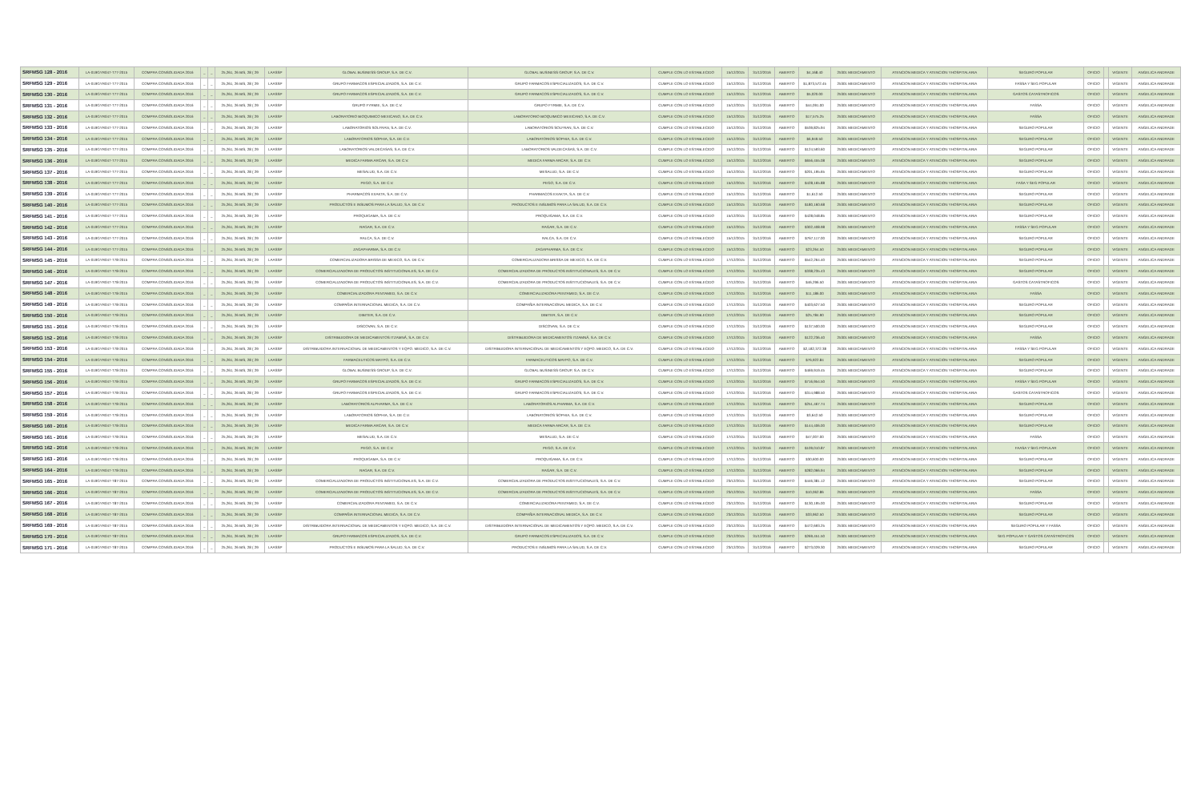| SRFMSG 128 - 2016 | LA-019GYR047-T77-2015 | COMPRA CONSOLIDADA 2016 | _ | _ | 25,261, 26 BIS, 28 ( 29 | LAASSP | GLOBAL BUSINESS GROUP, S.A. DE C.V. | GLOBAL BUSINESS GROUP, S.A. DE C.V. | CUMPLE CON LO ESTABLECIDO | 15/12/2015 | 31/12/2016 | ABIERTO | $4,168.40 | 25301 MEDICAMENTO | ATENCION MEDICA Y ATENCION YHOSPITALARIA | SEGURO POPULAR | OFICIO | | VIGENTE | ANGELICA ANDRADE |
| SRFMSG 129 - 2016 | LA-019GYR047-T77-2015 | COMPRA CONSOLIDADA 2016 | _ | _ | 25,261, 26 BIS, 28 ( 29 | LAASSP | GRUPO FARMACOS ESPECIALIZADOS, S.A. DE C.V. | GRUPO FARMACOS ESPECIALIZADOS, S.A. DE C.V. | CUMPLE CON LO ESTABLECIDO | 15/12/2015 | 31/12/2016 | ABIERTO | $1,873,572.45 | 25301 MEDICAMENTO | ATENCION MEDICA Y ATENCION YHOSPITALARIA | FASSA Y SEG POPULAR | OFICIO | | VIGENTE | ANGELICA ANDRADE |
| SRFMSG 130 - 2016 | LA-019GYR047-T77-2015 | COMPRA CONSOLIDADA 2016 | _ | _ | 25,261, 26 BIS, 28 ( 29 | LAASSP | GRUPO FARMACOS ESPECIALIZADOS, S.A. DE C.V. | GRUPO FARMACOS ESPECIALIZADOS, S.A. DE C.V. | CUMPLE CON LO ESTABLECIDO | 15/12/2015 | 31/12/2016 | ABIERTO | $5,020.00 | 25301 MEDICAMENTO | ATENCION MEDICA Y ATENCION YHOSPITALARIA | GASTOS CATASTROFICOS | OFICIO | | VIGENTE | ANGELICA ANDRADE |
| SRFMSG 131 - 2016 | LA-019GYR047-T77-2015 | COMPRA CONSOLIDADA 2016 | _ | _ | 25,261, 26 BIS, 28 ( 29 | LAASSP | GRUPO FYRMIE, S.A. DE C.V. | GRUPO FYRMIE, S.A. DE C.V. | CUMPLE CON LO ESTABLECIDO | 15/12/2015 | 31/12/2016 | ABIERTO | $44,091.00 | 25301 MEDICAMENTO | ATENCION MEDICA Y ATENCION YHOSPITALARIA | FASSA | OFICIO | | VIGENTE | ANGELICA ANDRADE |
| SRFMSG 132 - 2016 | LA-019GYR047-T77-2015 | COMPRA CONSOLIDADA 2016 | _ | _ | 25,261, 26 BIS, 28 ( 29 | LAASSP | LABORATORIO BIOQUIMICO MEXICANO, S.A. DE C.V. | LABORATORIO BIOQUIMICO MEXICANO, S.A. DE C.V. | CUMPLE CON LO ESTABLECIDO | 15/12/2015 | 31/12/2016 | ABIERTO | $17,575.25 | 25301 MEDICAMENTO | ATENCION MEDICA Y ATENCION YHOSPITALARIA | FASSA | OFICIO | | VIGENTE | ANGELICA ANDRADE |
| SRFMSG 133 - 2016 | LA-019GYR047-T77-2015 | COMPRA CONSOLIDADA 2016 | _ | _ | 25,261, 26 BIS, 28 ( 29 | LAASSP | LABORATORIOS SOLFRAN, S.A. DE C.V. | LABORATORIOS SOLFRAN, S.A. DE C.V. | CUMPLE CON LO ESTABLECIDO | 15/12/2015 | 31/12/2016 | ABIERTO | $539,825.94 | 25301 MEDICAMENTO | ATENCION MEDICA Y ATENCION YHOSPITALARIA | SEGURO POPULAR | OFICIO | | VIGENTE | ANGELICA ANDRADE |
| SRFMSG 134 - 2016 | LA-019GYR047-T77-2015 | COMPRA CONSOLIDADA 2016 | _ | _ | 25,261, 26 BIS, 28 ( 29 | LAASSP | LABORATORIOS SOPHIA, S.A. DE C.V. | LABORATORIOS SOPHIA, S.A. DE C.V. | CUMPLE CON LO ESTABLECIDO | 15/12/2015 | 31/12/2016 | ABIERTO | $6,949.50 | 25301 MEDICAMENTO | ATENCION MEDICA Y ATENCION YHOSPITALARIA | SEGURO POPULAR | OFICIO | | VIGENTE | ANGELICA ANDRADE |
| SRFMSG 135 - 2016 | LA-019GYR047-T77-2015 | COMPRA CONSOLIDADA 2016 | _ | _ | 25,261, 26 BIS, 28 ( 29 | LAASSP | LABORATORIOS VALDECASAS, S.A. DE C.V. | LABORATORIOS VALDECASAS, S.A. DE C.V. | CUMPLE CON LO ESTABLECIDO | 15/12/2015 | 31/12/2016 | ABIERTO | $124,593.60 | 25301 MEDICAMENTO | ATENCION MEDICA Y ATENCION YHOSPITALARIA | SEGURO POPULAR | OFICIO | | VIGENTE | ANGELICA ANDRADE |
| SRFMSG 136 - 2016 | LA-019GYR047-T77-2015 | COMPRA CONSOLIDADA 2016 | _ | _ | 25,261, 26 BIS, 28 ( 29 | LAASSP | MEDICA FARMA ARCAR, S.A. DE C.V. | MEDICA FARMA ARCAR, S.A. DE C.V. | CUMPLE CON LO ESTABLECIDO | 15/12/2015 | 31/12/2016 | ABIERTO | $656,455.08 | 25301 MEDICAMENTO | ATENCION MEDICA Y ATENCION YHOSPITALARIA | SEGURO POPULAR | OFICIO | | VIGENTE | ANGELICA ANDRADE |
| SRFMSG 137 - 2016 | LA-019GYR047-T77-2015 | COMPRA CONSOLIDADA 2016 | _ | _ | 25,261, 26 BIS, 28 ( 29 | LAASSP | MESALUD, S.A. DE C.V. | MESALUD, S.A. DE C.V. | CUMPLE CON LO ESTABLECIDO | 15/12/2015 | 31/12/2016 | ABIERTO | $201,195.65 | 25301 MEDICAMENTO | ATENCION MEDICA Y ATENCION YHOSPITALARIA | SEGURO POPULAR | OFICIO | | VIGENTE | ANGELICA ANDRADE |
| SRFMSG 138 - 2016 | LA-019GYR047-T77-2015 | COMPRA CONSOLIDADA 2016 | _ | _ | 25,261, 26 BIS, 28 ( 29 | LAASSP | PEGO, S.A. DE C.V. | PEGO, S.A. DE C.V. | CUMPLE CON LO ESTABLECIDO | 15/12/2015 | 31/12/2016 | ABIERTO | $428,165.88 | 25301 MEDICAMENTO | ATENCION MEDICA Y ATENCION YHOSPITALARIA | FASA Y SEG POPULAR | OFICIO | | VIGENTE | ANGELICA ANDRADE |
| SRFMSG 139 - 2016 | LA-019GYR047-T77-2015 | COMPRA CONSOLIDADA 2016 | _ | _ | 25,261, 26 BIS, 28 ( 29 | LAASSP | PHARMACOS EXAKTA, S.A. DE C.V. | PHARMACOS EXAKTA, S.A. DE C.V. | CUMPLE CON LO ESTABLECIDO | 15/12/2015 | 31/12/2016 | ABIERTO | $1,612.50 | 25301 MEDICAMENTO | ATENCION MEDICA Y ATENCION YHOSPITALARIA | SEGURO POPULAR | OFICIO | | VIGENTE | ANGELICA ANDRADE |
| SRFMSG 140 - 2016 | LA-019GYR047-T77-2015 | COMPRA CONSOLIDADA 2016 | _ | _ | 25,261, 26 BIS, 28 ( 29 | LAASSP | PRODUCTOS E INSUMOS PARA LA SALUD, S.A. DE C.V. | PRODUCTOS E INSUMOS PARA LA SALUD, S.A. DE C.V. | CUMPLE CON LO ESTABLECIDO | 15/12/2015 | 31/12/2016 | ABIERTO | $180,160.68 | 25301 MEDICAMENTO | ATENCION MEDICA Y ATENCION YHOSPITALARIA | SEGURO POPULAR | OFICIO | | VIGENTE | ANGELICA ANDRADE |
| SRFMSG 141 - 2016 | LA-019GYR047-T77-2015 | COMPRA CONSOLIDADA 2016 | _ | _ | 25,261, 26 BIS, 28 ( 29 | LAASSP | PROQUIGAMA, S.A. DE C.V. | PROQUIGAMA, S.A. DE C.V. | CUMPLE CON LO ESTABLECIDO | 15/12/2015 | 31/12/2016 | ABIERTO | $428,048.85 | 25301 MEDICAMENTO | ATENCION MEDICA Y ATENCION YHOSPITALARIA | SEGURO POPULAR | OFICIO | | VIGENTE | ANGELICA ANDRADE |
| SRFMSG 142 - 2016 | LA-019GYR047-T77-2015 | COMPRA CONSOLIDADA 2016 | _ | _ | 25,261, 26 BIS, 28 ( 29 | LAASSP | RAGAR, S.A. DE C.V. | RAGAR, S.A. DE C.V. | CUMPLE CON LO ESTABLECIDO | 15/12/2015 | 31/12/2016 | ABIERTO | $302,408.98 | 25301 MEDICAMENTO | ATENCION MEDICA Y ATENCION YHOSPITALARIA | FASSA Y SEG POPULAR | OFICIO | | VIGENTE | ANGELICA ANDRADE |
| SRFMSG 143 - 2016 | LA-019GYR047-T77-2015 | COMPRA CONSOLIDADA 2016 | _ | _ | 25,261, 26 BIS, 28 ( 29 | LAASSP | RALCA, S.A. DE C.V. | RALCA, S.A. DE C.V. | CUMPLE CON LO ESTABLECIDO | 15/12/2015 | 31/12/2016 | ABIERTO | $767,117.00 | 25301 MEDICAMENTO | ATENCION MEDICA Y ATENCION YHOSPITALARIA | SEGURO POPULAR | OFICIO | | VIGENTE | ANGELICA ANDRADE |
| SRFMSG 144 - 2016 | LA-019GYR047-T77-2015 | COMPRA CONSOLIDADA 2016 | _ | _ | 25,261, 26 BIS, 28 ( 29 | LAASSP | ZAGAPHARMA, S.A. DE C.V. | ZAGAPHARMA, S.A. DE C.V. | CUMPLE CON LO ESTABLECIDO | 15/12/2015 | 31/12/2016 | ABIERTO | $23,264.50 | 25301 MEDICAMENTO | ATENCION MEDICA Y ATENCION YHOSPITALARIA | SEGURO POPULAR | OFICIO | | VIGENTE | ANGELICA ANDRADE |
| SRFMSG 145 - 2016 | LA-019GYR047-T78-2015 | COMPRA CONSOLIDADA 2016 | _ | _ | 25,261, 26 BIS, 28 ( 29 | LAASSP | COMERCIALIZADORA BRISSA DE MEXICO, S.A. DE C.V. | COMERCIALIZADORA BRISSA DE MEXICO, S.A. DE C.V. | CUMPLE CON LO ESTABLECIDO | 17/12/2015 | 31/12/2016 | ABIERTO | $542,264.40 | 25301 MEDICAMENTO | ATENCION MEDICA Y ATENCION YHOSPITALARIA | SEGURO POPULAR | OFICIO | | VIGENTE | ANGELICA ANDRADE |
| SRFMSG 146 - 2016 | LA-019GYR047-T78-2015 | COMPRA CONSOLIDADA 2016 | _ | _ | 25,261, 26 BIS, 28 ( 29 | LAASSP | COMERCIALIZADORA DE PRODUCTOS INSTITUCIONALES, S.A. DE C.V. | COMERCIALIZADORA DE PRODUCTOS INSTITUCIONALES, S.A. DE C.V. | CUMPLE CON LO ESTABLECIDO | 17/12/2015 | 31/12/2016 | ABIERTO | $338,235.43 | 25301 MEDICAMENTO | ATENCION MEDICA Y ATENCION YHOSPITALARIA | SEGURO POPULAR | OFICIO | | VIGENTE | ANGELICA ANDRADE |
| SRFMSG 147 - 2016 | LA-019GYR047-T78-2015 | COMPRA CONSOLIDADA 2016 | _ | _ | 25,261, 26 BIS, 28 ( 29 | LAASSP | COMERCIALIZADORA DE PRODUCTOS INSTITUCIONALES, S.A. DE C.V. | COMERCIALIZADORA DE PRODUCTOS INSTITUCIONALES, S.A. DE C.V. | CUMPLE CON LO ESTABLECIDO | 17/12/2015 | 31/12/2016 | ABIERTO | $46,296.50 | 25301 MEDICAMENTO | ATENCION MEDICA Y ATENCION YHOSPITALARIA | GASTOS CATASTROFICOS | OFICIO | | VIGENTE | ANGELICA ANDRADE |
| SRFMSG 148 - 2016 | LA-019GYR047-T78-2015 | COMPRA CONSOLIDADA 2016 | _ | _ | 25,261, 26 BIS, 28 ( 29 | LAASSP | COMERCIALIZADORA PENTAMED, S.A. DE C.V. | COMERCIALIZADORA PENTAMED, S.A. DE C.V. | CUMPLE CON LO ESTABLECIDO | 17/12/2015 | 31/12/2016 | ABIERTO | $11,186.00 | 25301 MEDICAMENTO | ATENCION MEDICA Y ATENCION YHOSPITALARIA | FASSA | OFICIO | | VIGENTE | ANGELICA ANDRADE |
| SRFMSG 149 - 2016 | LA-019GYR047-T78-2015 | COMPRA CONSOLIDADA 2016 | _ | _ | 25,261, 26 BIS, 28 ( 29 | LAASSP | COMPAÑIA INTERNACIONAL MEDICA, S.A. DE C.V. | COMPAÑIA INTERNACIONAL MEDICA, S.A. DE C.V. | CUMPLE CON LO ESTABLECIDO | 17/12/2015 | 31/12/2016 | ABIERTO | $403,627.50 | 25301 MEDICAMENTO | ATENCION MEDICA Y ATENCION YHOSPITALARIA | SEGURO POPULAR | OFICIO | | VIGENTE | ANGELICA ANDRADE |
| SRFMSG 150 - 2016 | LA-019GYR047-T78-2015 | COMPRA CONSOLIDADA 2016 | _ | _ | 25,261, 26 BIS, 28 ( 29 | LAASSP | DIBITER, S.A. DE C.V. | DIBITER, S.A. DE C.V. | CUMPLE CON LO ESTABLECIDO | 17/12/2015 | 31/12/2016 | ABIERTO | $25,784.90 | 25301 MEDICAMENTO | ATENCION MEDICA Y ATENCION YHOSPITALARIA | SEGURO POPULAR | OFICIO | | VIGENTE | ANGELICA ANDRADE |
| SRFMSG 151 - 2016 | LA-019GYR047-T78-2015 | COMPRA CONSOLIDADA 2016 | _ | _ | 25,261, 26 BIS, 28 ( 29 | LAASSP | DISCOVAN, S.A. DE C.V. | DISCOVAN, S.A. DE C.V. | CUMPLE CON LO ESTABLECIDO | 17/12/2015 | 31/12/2016 | ABIERTO | $137,500.00 | 25301 MEDICAMENTO | ATENCION MEDICA Y ATENCION YHOSPITALARIA | SEGURO POPULAR | OFICIO | | VIGENTE | ANGELICA ANDRADE |
| SRFMSG 152 - 2016 | LA-019GYR047-T78-2015 | COMPRA CONSOLIDADA 2016 | _ | _ | 25,261, 26 BIS, 28 ( 29 | LAASSP | DISTRIBUIDORA DE MEDICAMENTOS ITZAMNÁ, S.A. DE C.V. | DISTRIBUIDORA DE MEDICAMENTOS ITZAMNÁ, S.A. DE C.V. | CUMPLE CON LO ESTABLECIDO | 17/12/2015 | 31/12/2016 | ABIERTO | $122,236.40 | 25301 MEDICAMENTO | ATENCION MEDICA Y ATENCION YHOSPITALARIA | FASSA | OFICIO | | VIGENTE | ANGELICA ANDRADE |
| SRFMSG 153 - 2016 | LA-019GYR047-T78-2015 | COMPRA CONSOLIDADA 2016 | _ | _ | 25,261, 26 BIS, 28 ( 29 | LAASSP | DISTRIBUIDORA INTERNACIONAL DE MEDICAMENTOS Y EQPO. MEDICO, S.A. DE C.V. | DISTRIBUIDORA INTERNACIONAL DE MEDICAMENTOS Y EQPO. MEDICO, S.A. DE C.V. | CUMPLE CON LO ESTABLECIDO | 17/12/2015 | 31/12/2016 | ABIERTO | $2,182,372.38 | 25301 MEDICAMENTO | ATENCION MEDICA Y ATENCION YHOSPITALARIA | FASSA Y SEG POPULAR | OFICIO | | VIGENTE | ANGELICA ANDRADE |
| SRFMSG 154 - 2016 | LA-019GYR047-T78-2015 | COMPRA CONSOLIDADA 2016 | _ | _ | 25,261, 26 BIS, 28 ( 29 | LAASSP | FARMACEUTICOS MAYPO, S.A. DE C.V. | FARMACEUTICOS MAYPO, S.A. DE C.V. | CUMPLE CON LO ESTABLECIDO | 17/12/2015 | 31/12/2016 | ABIERTO | $76,922.84 | 25301 MEDICAMENTO | ATENCION MEDICA Y ATENCION YHOSPITALARIA | SEGURO POPULAR | OFICIO | | VIGENTE | ANGELICA ANDRADE |
| SRFMSG 155 - 2016 | LA-019GYR047-T78-2015 | COMPRA CONSOLIDADA 2016 | _ | _ | 25,261, 26 BIS, 28 ( 29 | LAASSP | GLOBAL BUSINESS GROUP, S.A. DE C.V. | GLOBAL BUSINESS GROUP, S.A. DE C.V. | CUMPLE CON LO ESTABLECIDO | 17/12/2015 | 31/12/2016 | ABIERTO | $469,919.45 | 25301 MEDICAMENTO | ATENCION MEDICA Y ATENCION YHOSPITALARIA | SEGURO POPULAR | OFICIO | | VIGENTE | ANGELICA ANDRADE |
| SRFMSG 156 - 2016 | LA-019GYR047-T78-2015 | COMPRA CONSOLIDADA 2016 | _ | _ | 25,261, 26 BIS, 28 ( 29 | LAASSP | GRUPO FARMACOS ESPECIALIZADOS, S.A. DE C.V. | GRUPO FARMACOS ESPECIALIZADOS, S.A. DE C.V. | CUMPLE CON LO ESTABLECIDO | 17/12/2015 | 31/12/2016 | ABIERTO | $716,954.50 | 25301 MEDICAMENTO | ATENCION MEDICA Y ATENCION YHOSPITALARIA | FASSA Y SEG POPULAR | OFICIO | | VIGENTE | ANGELICA ANDRADE |
| SRFMSG 157 - 2016 | LA-019GYR047-T78-2015 | COMPRA CONSOLIDADA 2016 | _ | _ | 25,261, 26 BIS, 28 ( 29 | LAASSP | GRUPO FARMACOS ESPECIALIZADOS, S.A. DE C.V. | GRUPO FARMACOS ESPECIALIZADOS, S.A. DE C.V. | CUMPLE CON LO ESTABLECIDO | 17/12/2015 | 31/12/2016 | ABIERTO | $314,988.50 | 25301 MEDICAMENTO | ATENCION MEDICA Y ATENCION YHOSPITALARIA | GASTOS CATASTROFICOS | OFICIO | | VIGENTE | ANGELICA ANDRADE |
| SRFMSG 158 - 2016 | LA-019GYR047-T78-2015 | COMPRA CONSOLIDADA 2016 | _ | _ | 25,261, 26 BIS, 28 ( 29 | LAASSP | LABORATORIOS ALPHARMA, S.A. DE C.V. | LABORATORIOS ALPHARMA, S.A. DE C.V. | CUMPLE CON LO ESTABLECIDO | 17/12/2015 | 31/12/2016 | ABIERTO | $251,467.74 | 25301 MEDICAMENTO | ATENCION MEDICA Y ATENCION YHOSPITALARIA | SEGURO POPULAR | OFICIO | | VIGENTE | ANGELICA ANDRADE |
| SRFMSG 159 - 2016 | LA-019GYR047-T78-2015 | COMPRA CONSOLIDADA 2016 | _ | _ | 25,261, 26 BIS, 28 ( 29 | LAASSP | LABORATORIOS SOPHIA, S.A. DE C.V. | LABORATORIOS SOPHIA, S.A. DE C.V. | CUMPLE CON LO ESTABLECIDO | 17/12/2015 | 31/12/2016 | ABIERTO | $3,642.50 | 25301 MEDICAMENTO | ATENCION MEDICA Y ATENCION YHOSPITALARIA | SEGURO POPULAR | OFICIO | | VIGENTE | ANGELICA ANDRADE |
| SRFMSG 160 - 2016 | LA-019GYR047-T78-2015 | COMPRA CONSOLIDADA 2016 | _ | _ | 25,261, 26 BIS, 28 ( 29 | LAASSP | MEDICA FARMA ARCAR, S.A. DE C.V. | MEDICA FARMA ARCAR, S.A. DE C.V. | CUMPLE CON LO ESTABLECIDO | 17/12/2015 | 31/12/2016 | ABIERTO | $144,406.00 | 25301 MEDICAMENTO | ATENCION MEDICA Y ATENCION YHOSPITALARIA | SEGURO POPULAR | OFICIO | | VIGENTE | ANGELICA ANDRADE |
| SRFMSG 161 - 2016 | LA-019GYR047-T78-2015 | COMPRA CONSOLIDADA 2016 | _ | _ | 25,261, 26 BIS, 28 ( 29 | LAASSP | MESALUD, S.A. DE C.V. | MESALUD, S.A. DE C.V. | CUMPLE CON LO ESTABLECIDO | 17/12/2015 | 31/12/2016 | ABIERTO | $47,007.00 | 25301 MEDICAMENTO | ATENCION MEDICA Y ATENCION YHOSPITALARIA | FASSA | OFICIO | | VIGENTE | ANGELICA ANDRADE |
| SRFMSG 162 - 2016 | LA-019GYR047-T78-2015 | COMPRA CONSOLIDADA 2016 | _ | _ | 25,261, 26 BIS, 28 ( 29 | LAASSP | PEGO, S.A. DE C.V. | PEGO, S.A. DE C.V. | CUMPLE CON LO ESTABLECIDO | 17/12/2015 | 31/12/2016 | ABIERTO | $109,010.87 | 25301 MEDICAMENTO | ATENCION MEDICA Y ATENCION YHOSPITALARIA | FAASA Y SEG POPULAR | OFICIO | | VIGENTE | ANGELICA ANDRADE |
| SRFMSG 163 - 2016 | LA-019GYR047-T78-2015 | COMPRA CONSOLIDADA 2016 | _ | _ | 25,261, 26 BIS, 28 ( 29 | LAASSP | PROQUIGAMA, S.A. DE C.V. | PROQUIGAMA, S.A. DE C.V. | CUMPLE CON LO ESTABLECIDO | 17/12/2015 | 31/12/2016 | ABIERTO | $30,600.00 | 25301 MEDICAMENTO | ATENCION MEDICA Y ATENCION YHOSPITALARIA | SEGURO POPULAR | OFICIO | | VIGENTE | ANGELICA ANDRADE |
| SRFMSG 164 - 2016 | LA-019GYR047-T78-2015 | COMPRA CONSOLIDADA 2016 | _ | _ | 25,261, 26 BIS, 28 ( 29 | LAASSP | RAGAR, S.A. DE C.V. | RAGAR, S.A. DE C.V. | CUMPLE CON LO ESTABLECIDO | 17/12/2015 | 31/12/2016 | ABIERTO | $282,066.94 | 25301 MEDICAMENTO | ATENCION MEDICA Y ATENCION YHOSPITALARIA | SEGURO POPULAR | OFICIO | | VIGENTE | ANGELICA ANDRADE |
| SRFMSG 165 - 2016 | LA-019GYR047-T87-2015 | COMPRA CONSOLIDADA 2016 | _ | _ | 25,261, 26 BIS, 28 ( 29 | LAASSP | COMERCIALIZADORA DE PRODUCTOS INSTITUCIONALES, S.A. DE C.V. | COMERCIALIZADORA DE PRODUCTOS INSTITUCIONALES, S.A. DE C.V. | CUMPLE CON LO ESTABLECIDO | 23/12/2015 | 31/12/2016 | ABIERTO | $446,381.12 | 25301 MEDICAMENTO | ATENCION MEDICA Y ATENCION YHOSPITALARIA | SEGURO POPULAR | OFICIO | | VIGENTE | ANGELICA ANDRADE |
| SRFMSG 166 - 2016 | LA-019GYR047-T87-2015 | COMPRA CONSOLIDADA 2016 | _ | _ | 25,261, 26 BIS, 28 ( 29 | LAASSP | COMERCIALIZADORA DE PRODUCTOS INSTITUCIONALES, S.A. DE C.V. | COMERCIALIZADORA DE PRODUCTOS INSTITUCIONALES, S.A. DE C.V. | CUMPLE CON LO ESTABLECIDO | 23/12/2015 | 31/12/2016 | ABIERTO | $10,062.86 | 25301 MEDICAMENTO | ATENCION MEDICA Y ATENCION YHOSPITALARIA | FASSA | OFICIO | | VIGENTE | ANGELICA ANDRADE |
| SRFMSG 167 - 2016 | LA-019GYR047-T87-2015 | COMPRA CONSOLIDADA 2016 | _ | _ | 25,261, 26 BIS, 28 ( 29 | LAASSP | COMERCIALIZADORA PENTAMED, S.A. DE C.V. | COMERCIALIZADORA PENTAMED, S.A. DE C.V. | CUMPLE CON LO ESTABLECIDO | 23/12/2015 | 31/12/2016 | ABIERTO | $130,195.00 | 25301 MEDICAMENTO | ATENCION MEDICA Y ATENCION YHOSPITALARIA | SEGURO POPULAR | OFICIO | | VIGENTE | ANGELICA ANDRADE |
| SRFMSG 168 - 2016 | LA-019GYR047-T87-2015 | COMPRA CONSOLIDADA 2016 | _ | _ | 25,261, 26 BIS, 28 ( 29 | LAASSP | COMPAÑIA INTERNACIONAL MEDICA, S.A. DE C.V. | COMPAÑIA INTERNACIONAL MEDICA, S.A. DE C.V. | CUMPLE CON LO ESTABLECIDO | 23/12/2015 | 31/12/2016 | ABIERTO | $33,962.50 | 25301 MEDICAMENTO | ATENCION MEDICA Y ATENCION YHOSPITALARIA | SEGURO POPULAR | OFICIO | | VIGENTE | ANGELICA ANDRADE |
| SRFMSG 169 - 2016 | LA-019GYR047-T87-2015 | COMPRA CONSOLIDADA 2016 | _ | _ | 25,261, 26 BIS, 28 ( 29 | LAASSP | DISTRIBUIDORA INTERNACIONAL DE MEDICAMENTOS Y EQPO. MEDICO, S.A. DE C.V. | DISTRIBUIDORA INTERNACIONAL DE MEDICAMENTOS Y EQPO. MEDICO, S.A. DE C.V. | CUMPLE CON LO ESTABLECIDO | 23/12/2015 | 31/12/2016 | ABIERTO | $472,693.25 | 25301 MEDICAMENTO | ATENCION MEDICA Y ATENCION YHOSPITALARIA | SEGURO POPULAR Y FASSA | OFICIO | | VIGENTE | ANGELICA ANDRADE |
| SRFMSG 170 - 2016 | LA-019GYR047-T87-2015 | COMPRA CONSOLIDADA 2016 | _ | _ | 25,261, 26 BIS, 28 ( 29 | LAASSP | GRUPO FARMACOS ESPECIALIZADOS, S.A. DE C.V. | GRUPO FARMACOS ESPECIALIZADOS, S.A. DE C.V. | CUMPLE CON LO ESTABLECIDO | 23/12/2015 | 31/12/2016 | ABIERTO | $269,451.50 | 25301 MEDICAMENTO | ATENCION MEDICA Y ATENCION YHOSPITALARIA | SEG POPULAR Y GASTOS CATASTROFICOS | OFICIO | | VIGENTE | ANGELICA ANDRADE |
| SRFMSG 171 - 2016 | LA-019GYR047-T87-2015 | COMPRA CONSOLIDADA 2016 | _ | _ | 25,261, 26 BIS, 28 ( 29 | LAASSP | PRODUCTOS E INSUMOS PARA LA SALUD, S.A. DE C.V. | PRODUCTOS E INSUMOS PARA LA SALUD, S.A. DE C.V. | CUMPLE CON LO ESTABLECIDO | 23/12/2015 | 31/12/2016 | ABIERTO | $273,029.30 | 25301 MEDICAMENTO | ATENCION MEDICA Y ATENCION YHOSPITALARIA | SEGURO POPULAR | OFICIO | | VIGENTE | ANGELICA ANDRADE |